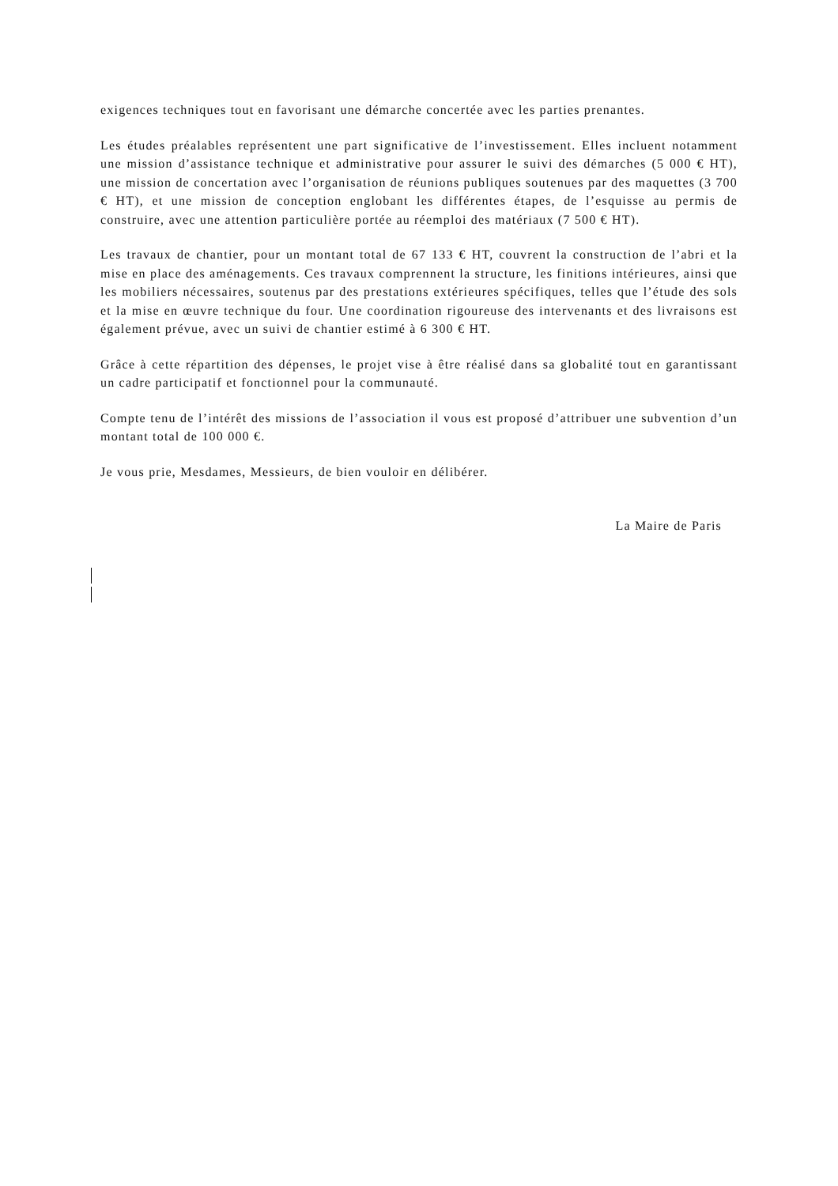exigences techniques tout en favorisant une démarche concertée avec les parties prenantes.
Les études préalables représentent une part significative de l’investissement. Elles incluent notamment une mission d’assistance technique et administrative pour assurer le suivi des démarches (5 000 € HT), une mission de concertation avec l’organisation de réunions publiques soutenues par des maquettes (3 700 € HT), et une mission de conception englobant les différentes étapes, de l’esquisse au permis de construire, avec une attention particulière portée au réemploi des matériaux (7 500 € HT).
Les travaux de chantier, pour un montant total de 67 133 € HT, couvrent la construction de l’abri et la mise en place des aménagements. Ces travaux comprennent la structure, les finitions intérieures, ainsi que les mobiliers nécessaires, soutenus par des prestations extérieures spécifiques, telles que l’étude des sols et la mise en œuvre technique du four. Une coordination rigoureuse des intervenants et des livraisons est également prévue, avec un suivi de chantier estimé à 6 300 € HT.
Grâce à cette répartition des dépenses, le projet vise à être réalisé dans sa globalité tout en garantissant un cadre participatif et fonctionnel pour la communauté.
Compte tenu de l’intérêt des missions de l’association il vous est proposé d’attribuer une subvention d’un montant total de 100 000 €.
Je vous prie, Mesdames, Messieurs, de bien vouloir en délibérer.
La Maire de Paris